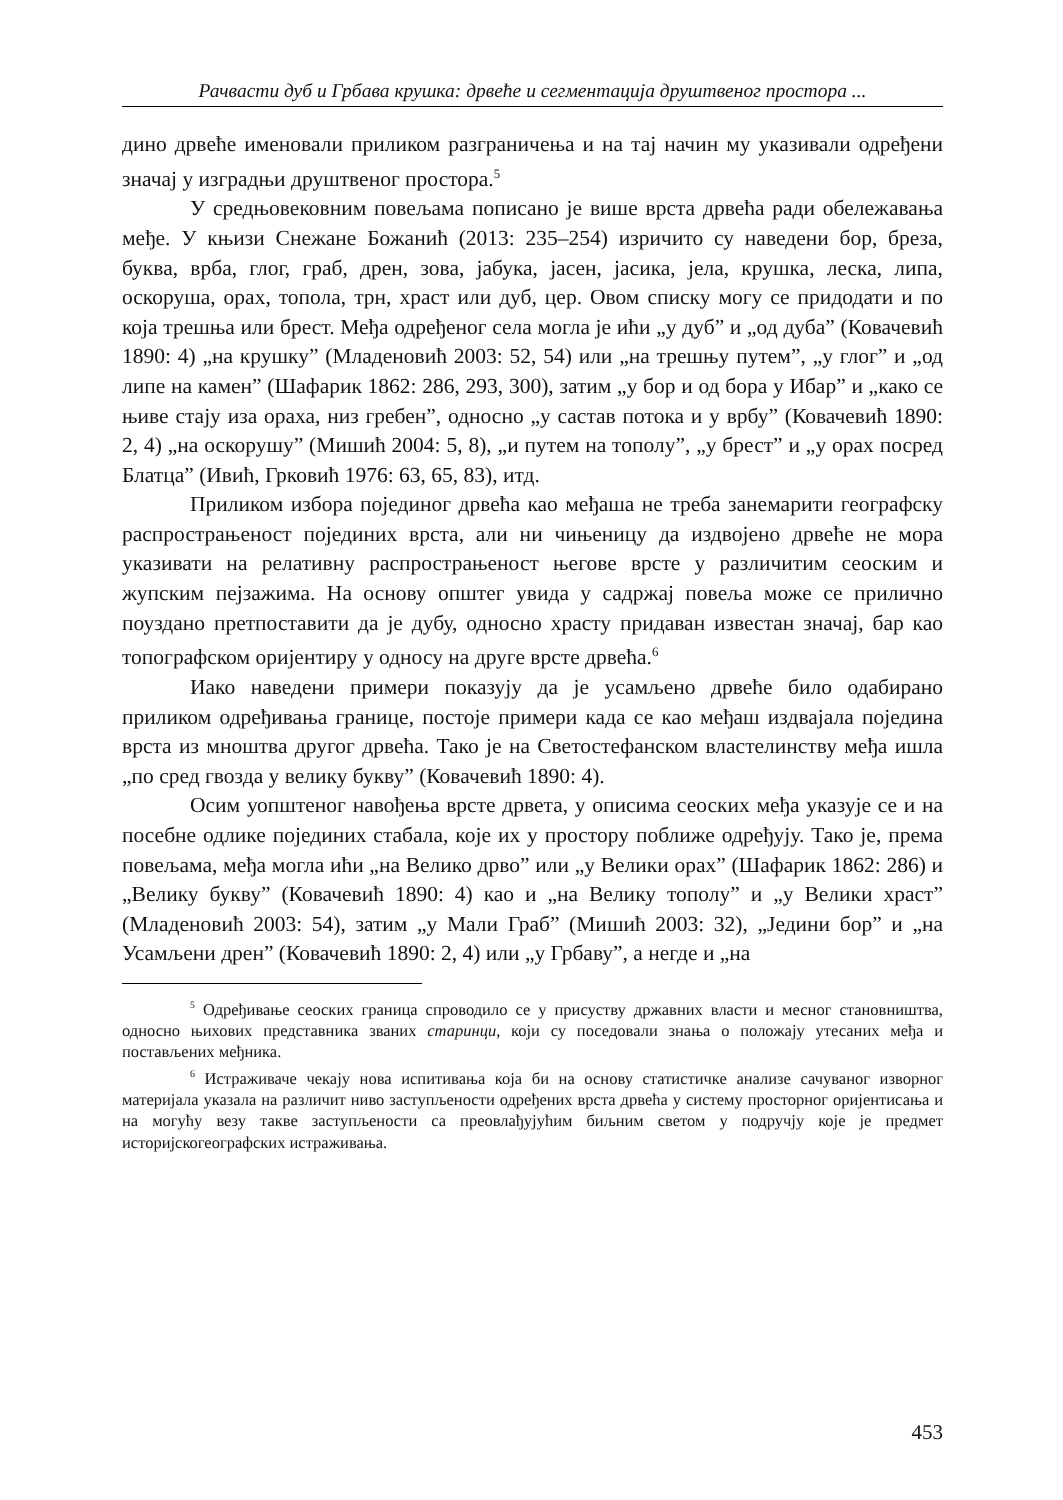Рачвасти дуб и Грбава крушка: дрвеће и сегментација друштвеног простора ...
дино дрвеће именовали приликом разграничења и на тај начин му указивали одређени значај у изградњи друштвеног простора.<sup>5</sup>
У средњовековним повељама пописано је више врста дрвећа ради обележавања међе. У књизи Снежане Божанић (2013: 235–254) изричито су наведени бор, бреза, буква, врба, глог, граб, дрен, зова, јабука, јасен, јасика, јела, крушка, леска, липа, оскоруша, орах, топола, трн, храст или дуб, цер. Овом списку могу се придодати и по која трешња или брест. Међа одређеног села могла је ићи „у дуб” и „од дуба” (Ковачевић 1890: 4) „на крушку” (Младеновић 2003: 52, 54) или „на трешњу путем”, „у глог” и „од липе на камен” (Шафарик 1862: 286, 293, 300), затим „у бор и од бора у Ибар” и „како се њиве стају иза ораха, низ гребен”, односно „у састав потока и у врбу” (Ковачевић 1890: 2, 4) „на оскорушу” (Мишић 2004: 5, 8), „и путем на тополу”, „у брест” и „у орах посред Блатца” (Ивић, Грковић 1976: 63, 65, 83), итд.
Приликом избора појединог дрвећа као међаша не треба занемарити географску распрострањеност појединих врста, али ни чињеницу да издвојено дрвеће не мора указивати на релативну распрострањеност његове врсте у различитим сеоским и жупским пејзажима. На основу општег увида у садржај повеља може се прилично поуздано претпоставити да је дубу, односно храсту придаван известан значај, бар као топографском оријентиру у односу на друге врсте дрвећа.<sup>6</sup>
Иако наведени примери показују да је усамљено дрвеће било одабирано приликом одређивања границе, постоје примери када се као међаш издвајала поједина врста из мноштва другог дрвећа. Тако је на Светостефанском властелинству међа ишла „по сред гвозда у велику букву” (Ковачевић 1890: 4).
Осим уопштеног навођења врсте дрвета, у описима сеоских међа указује се и на посебне одлике појединих стабала, које их у простору поближе одређују. Тако је, према повељама, међа могла ићи „на Велико дрво” или „у Велики орах” (Шафарик 1862: 286) и „Велику букву” (Ковачевић 1890: 4) као и „на Велику тополу” и „у Велики храст” (Младеновић 2003: 54), затим „у Мали Граб” (Мишић 2003: 32), „Једини бор” и „на Усамљени дрен” (Ковачевић 1890: 2, 4) или „у Грбаву”, а негде и „на
<sup>5</sup> Одређивање сеоских граница спроводило се у присуству државних власти и месног становништва, односно њихових представника званих старинци, који су поседовали знања о положају утесаних међа и постављених међника.
<sup>6</sup> Истраживаче чекају нова испитивања која би на основу статистичке анализе сачуваног изворног материјала указала на различит ниво заступљености одређених врста дрвећа у систему просторног оријентисања и на могућу везу такве заступљености са преовлађујућим биљним светом у подручју које је предмет историјскогеографских истраживања.
453